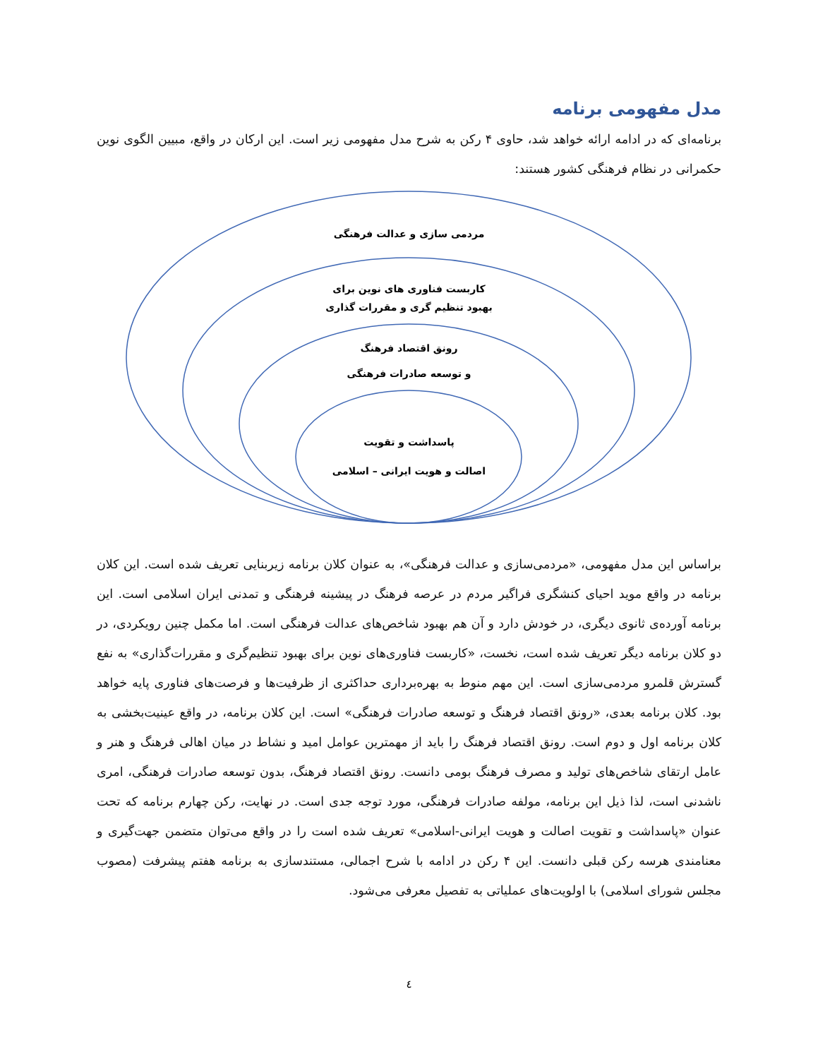مدل مفهومی برنامه
برنامه‌ای که در ادامه ارائه خواهد شد، حاوی ۴ رکن به شرح مدل مفهومی زیر است. این ارکان در واقع، مبیین الگوی نوین حکمرانی در نظام فرهنگی کشور هستند:
مردمی سازی و عدالت فرهنگی
کاربست فناوری های نوین برای
بهبود تنظیم گری و مقررات گذاری
رونق اقتصاد فرهنگ
و توسعه صادرات فرهنگی
پاسداشت و تقویت
اصالت و هویت ایرانی – اسلامی
براساس این مدل مفهومی، «مردمی‌سازی و عدالت فرهنگی»، به عنوان کلان برنامه زیربنایی تعریف شده است. این کلان برنامه در واقع موید احیای کنشگری فراگیر مردم در عرصه فرهنگ در پیشینه فرهنگی و تمدنی ایران اسلامی است. این برنامه آورده‌ی ثانوی دیگری، در خودش دارد و آن هم بهبود شاخص‌های عدالت فرهنگی است. اما مکمل چنین رویکردی، در دو کلان برنامه دیگر تعریف شده است، نخست، «کاربست فناوری‌های نوین برای بهبود تنظیم‌گری و مقررات‌گذاری» به نفع گسترش قلمرو مردمی‌سازی است. این مهم منوط به بهره‌برداری حداکثری از ظرفیت‌ها و فرصت‌های فناوری پایه خواهد بود. کلان برنامه بعدی، «رونق اقتصاد فرهنگ و توسعه صادرات فرهنگی» است. این کلان برنامه، در واقع عینیت‌بخشی به کلان برنامه اول و دوم است. رونق اقتصاد فرهنگ را باید از مهمترین عوامل امید و نشاط در میان اهالی فرهنگ و هنر و عامل ارتقای شاخص‌های تولید و مصرف فرهنگ بومی دانست. رونق اقتصاد فرهنگ، بدون توسعه صادرات فرهنگی، امری ناشدنی است، لذا ذیل این برنامه، مولفه صادرات فرهنگی، مورد توجه جدی است. در نهایت، رکن چهارم برنامه که تحت عنوان «پاسداشت و تقویت اصالت و هویت ایرانی-اسلامی» تعریف شده است را در واقع می‌توان متضمن جهت‌گیری و معنامندی هرسه رکن قبلی دانست. این ۴ رکن در ادامه با شرح اجمالی، مستندسازی به برنامه هفتم پیشرفت (مصوب مجلس شورای اسلامی) با اولویت‌های عملیاتی به تفصیل معرفی می‌شود.
٤